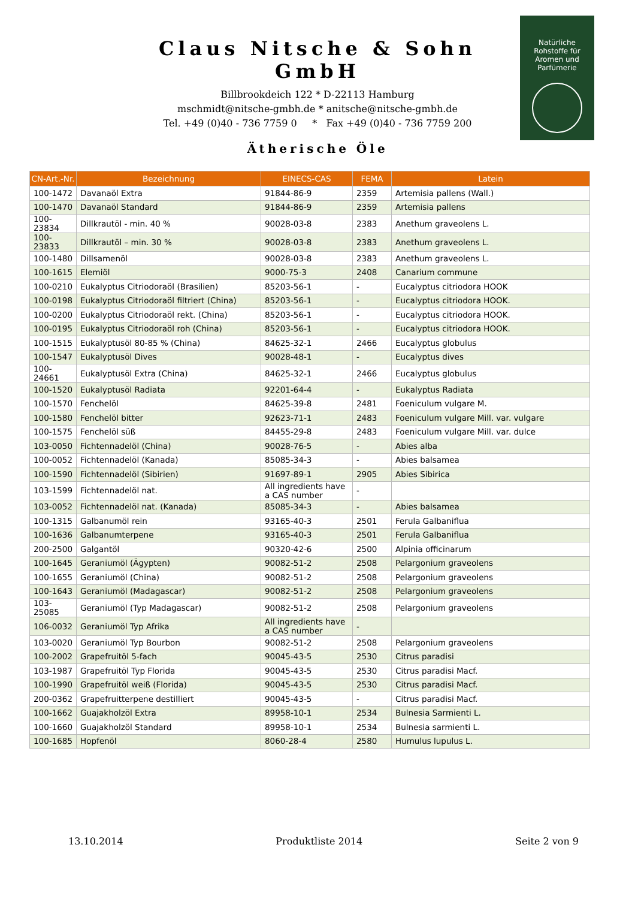Claus Nitsche & Sohn GmbH
Billbrookdeich 122 * D-22113 Hamburg
mschmidt@nitsche-gmbh.de * anitsche@nitsche-gmbh.de
Tel. +49 (0)40 - 736 7759 0 * Fax +49 (0)40 - 736 7759 200
Natürliche
Rohstoffe für
Aromen und
Parfümerie
Ätherische Öle
| CN-Art.-Nr. | Bezeichnung | EINECS-CAS | FEMA | Latein |
| --- | --- | --- | --- | --- |
| 100-1472 | Davanaöl Extra | 91844-86-9 | 2359 | Artemisia pallens (Wall.) |
| 100-1470 | Davanaöl Standard | 91844-86-9 | 2359 | Artemisia pallens |
| 100-23834 | Dillkrautöl - min. 40 % | 90028-03-8 | 2383 | Anethum graveolens L. |
| 100-23833 | Dillkrautöl – min. 30 % | 90028-03-8 | 2383 | Anethum graveolens L. |
| 100-1480 | Dillsamenöl | 90028-03-8 | 2383 | Anethum graveolens L. |
| 100-1615 | Elemiöl | 9000-75-3 | 2408 | Canarium commune |
| 100-0210 | Eukalyptus Citriodoraöl (Brasilien) | 85203-56-1 | - | Eucalyptus citriodora HOOK |
| 100-0198 | Eukalyptus Citriodoraöl filtriert (China) | 85203-56-1 | - | Eucalyptus citriodora HOOK. |
| 100-0200 | Eukalyptus Citriodoraöl rekt. (China) | 85203-56-1 | - | Eucalyptus citriodora HOOK. |
| 100-0195 | Eukalyptus Citriodoraöl roh (China) | 85203-56-1 | - | Eucalyptus citriodora HOOK. |
| 100-1515 | Eukalyptusöl 80-85 % (China) | 84625-32-1 | 2466 | Eucalyptus globulus |
| 100-1547 | Eukalyptusöl Dives | 90028-48-1 | - | Eucalyptus dives |
| 100-24661 | Eukalyptusöl Extra (China) | 84625-32-1 | 2466 | Eucalyptus globulus |
| 100-1520 | Eukalyptusöl Radiata | 92201-64-4 | - | Eukalyptus Radiata |
| 100-1570 | Fenchelöl | 84625-39-8 | 2481 | Foeniculum vulgare M. |
| 100-1580 | Fenchelöl bitter | 92623-71-1 | 2483 | Foeniculum vulgare Mill. var. vulgare |
| 100-1575 | Fenchelöl süß | 84455-29-8 | 2483 | Foeniculum vulgare Mill. var. dulce |
| 103-0050 | Fichtennadelöl (China) | 90028-76-5 | - | Abies alba |
| 100-0052 | Fichtennadelöl (Kanada) | 85085-34-3 | - | Abies balsamea |
| 100-1590 | Fichtennadelöl (Sibirien) | 91697-89-1 | 2905 | Abies Sibirica |
| 103-1599 | Fichtennadelöl nat. | All ingredients have a CAS number | - | |
| 103-0052 | Fichtennadelöl nat. (Kanada) | 85085-34-3 | - | Abies balsamea |
| 100-1315 | Galbanumöl rein | 93165-40-3 | 2501 | Ferula Galbaniflua |
| 100-1636 | Galbanumterpene | 93165-40-3 | 2501 | Ferula Galbaniflua |
| 200-2500 | Galgantöl | 90320-42-6 | 2500 | Alpinia officinarum |
| 100-1645 | Geraniumöl (Ägypten) | 90082-51-2 | 2508 | Pelargonium graveolens |
| 100-1655 | Geraniumöl (China) | 90082-51-2 | 2508 | Pelargonium graveolens |
| 100-1643 | Geraniumöl (Madagascar) | 90082-51-2 | 2508 | Pelargonium graveolens |
| 103-25085 | Geraniumöl (Typ Madagascar) | 90082-51-2 | 2508 | Pelargonium graveolens |
| 106-0032 | Geraniumöl Typ Afrika | All ingredients have a CAS number | - | |
| 103-0020 | Geraniumöl Typ Bourbon | 90082-51-2 | 2508 | Pelargonium graveolens |
| 100-2002 | Grapefruitöl 5-fach | 90045-43-5 | 2530 | Citrus paradisi |
| 103-1987 | Grapefruitöl Typ Florida | 90045-43-5 | 2530 | Citrus paradisi Macf. |
| 100-1990 | Grapefruitöl weiß (Florida) | 90045-43-5 | 2530 | Citrus paradisi Macf. |
| 200-0362 | Grapefruitterpene destilliert | 90045-43-5 | - | Citrus paradisi Macf. |
| 100-1662 | Guajakholzöl Extra | 89958-10-1 | 2534 | Bulnesia Sarmienti L. |
| 100-1660 | Guajakholzöl Standard | 89958-10-1 | 2534 | Bulnesia sarmienti L. |
| 100-1685 | Hopfenöl | 8060-28-4 | 2580 | Humulus lupulus L. |
13.10.2014 Produktliste 2014 Seite 2 von 9